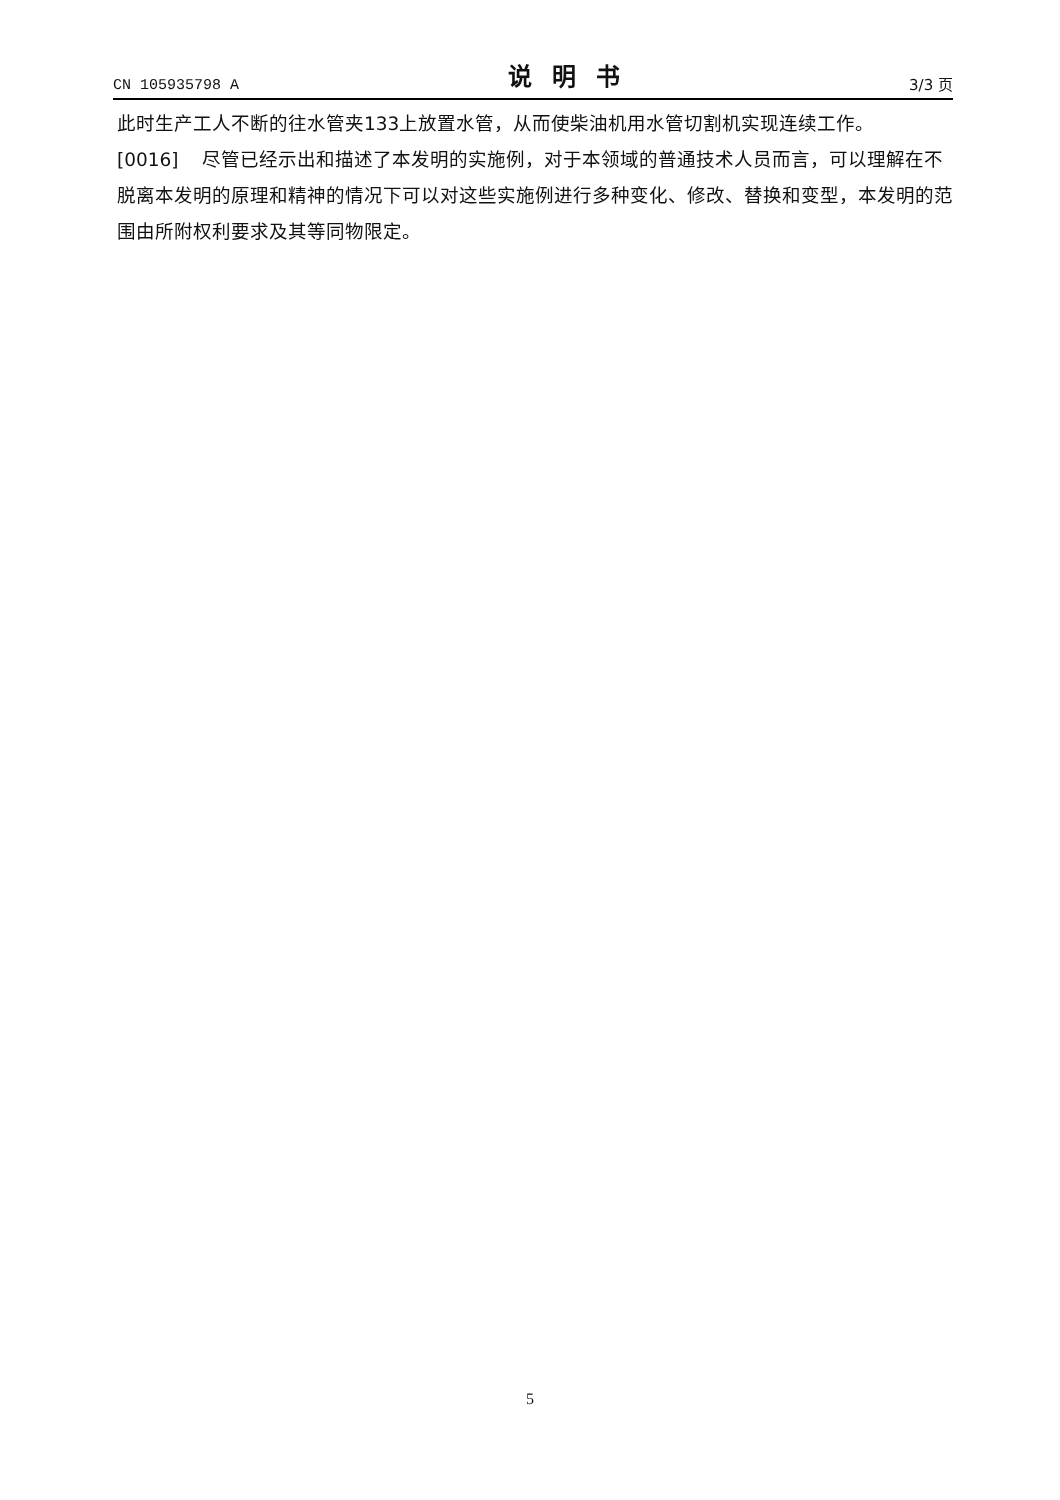CN 105935798 A 说明书 3/3 页
此时生产工人不断的往水管夹133上放置水管，从而使柴油机用水管切割机实现连续工作。
[0016] 尽管已经示出和描述了本发明的实施例，对于本领域的普通技术人员而言，可以理解在不脱离本发明的原理和精神的情况下可以对这些实施例进行多种变化、修改、替换和变型，本发明的范围由所附权利要求及其等同物限定。
5